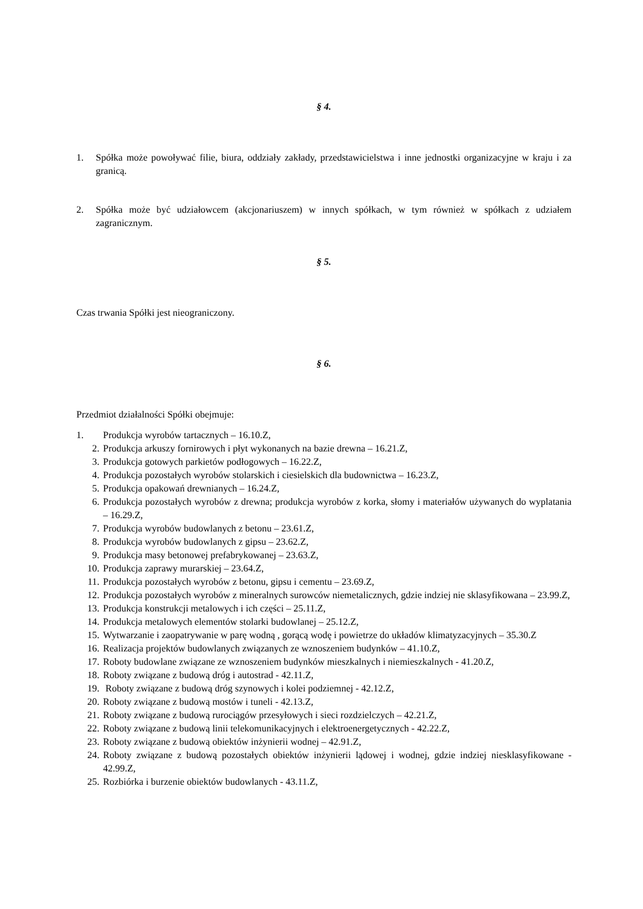§ 4.
1. Spółka może powoływać filie, biura, oddziały zakłady, przedstawicielstwa i inne jednostki organizacyjne w kraju i za granicą.
2. Spółka może być udziałowcem (akcjonariuszem) w innych spółkach, w tym również w spółkach z udziałem zagranicznym.
§ 5.
Czas trwania Spółki jest nieograniczony.
§ 6.
Przedmiot działalności Spółki obejmuje:
1. Produkcja wyrobów tartacznych – 16.10.Z,
2. Produkcja arkuszy fornirowych i płyt wykonanych na bazie drewna – 16.21.Z,
3. Produkcja gotowych parkietów podłogowych – 16.22.Z,
4. Produkcja pozostałych wyrobów stolarskich i ciesielskich dla budownictwa – 16.23.Z,
5. Produkcja opakowań drewnianych – 16.24.Z,
6. Produkcja pozostałych wyrobów z drewna; produkcja wyrobów z korka, słomy i materiałów używanych do wyplatania – 16.29.Z,
7. Produkcja wyrobów budowlanych z betonu – 23.61.Z,
8. Produkcja wyrobów budowlanych z gipsu – 23.62.Z,
9. Produkcja masy betonowej prefabrykowanej – 23.63.Z,
10. Produkcja zaprawy murarskiej – 23.64.Z,
11. Produkcja pozostałych wyrobów z betonu, gipsu i cementu – 23.69.Z,
12. Produkcja pozostałych wyrobów z mineralnych surowców niemetalicznych, gdzie indziej nie sklasyfikowana – 23.99.Z,
13. Produkcja konstrukcji metalowych i ich części – 25.11.Z,
14. Produkcja metalowych elementów stolarki budowlanej – 25.12.Z,
15. Wytwarzanie i zaopatrywanie w parę wodną , gorącą wodę i powietrze do układów klimatyzacyjnych – 35.30.Z
16. Realizacja projektów budowlanych związanych ze wznoszeniem budynków – 41.10.Z,
17. Roboty budowlane związane ze wznoszeniem budynków mieszkalnych i niemieszkalnych - 41.20.Z,
18. Roboty związane z budową dróg i autostrad - 42.11.Z,
19. Roboty związane z budową dróg szynowych i kolei podziemnej - 42.12.Z,
20. Roboty związane z budową mostów i tuneli - 42.13.Z,
21. Roboty związane z budową rurociągów przesyłowych i sieci rozdzielczych – 42.21.Z,
22. Roboty związane z budową linii telekomunikacyjnych i elektroenergetycznych - 42.22.Z,
23. Roboty związane z budową obiektów inżynierii wodnej – 42.91.Z,
24. Roboty związane z budową pozostałych obiektów inżynierii lądowej i wodnej, gdzie indziej niesklasyfikowane - 42.99.Z,
25. Rozbiórka i burzenie obiektów budowlanych - 43.11.Z,